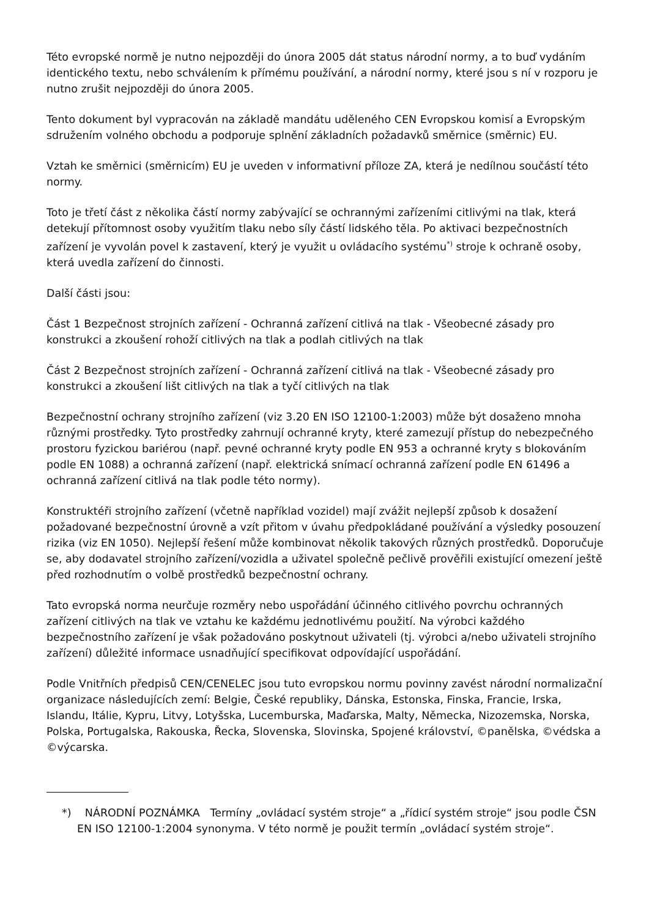Této evropské normě je nutno nejpozději do února 2005 dát status národní normy, a to buď vydáním identického textu, nebo schválením k přímému používání, a národní normy, které jsou s ní v rozporu je nutno zrušit nejpozději do února 2005.
Tento dokument byl vypracován na základě mandátu uděleného CEN Evropskou komisí a Evropským sdružením volného obchodu a podporuje splnění základních požadavků směrnice (směrnic) EU.
Vztah ke směrnici (směrnicím) EU je uveden v informativní příloze ZA, která je nedílnou součástí této normy.
Toto je třetí část z několika částí normy zabývající se ochrannými zařízeními citlivými na tlak, která detekují přítomnost osoby využitím tlaku nebo síly částí lidského těla. Po aktivaci bezpečnostních zařízení je vyvolán povel k zastavení, který je využit u ovládacího systému<sup>*)</sup> stroje k ochraně osoby, která uvedla zařízení do činnosti.
Další části jsou:
Část 1 Bezpečnost strojních zařízení - Ochranná zařízení citlivá na tlak - Všeobecné zásady pro konstrukci a zkoušení rohoží citlivých na tlak a podlah citlivých na tlak
Část 2 Bezpečnost strojních zařízení - Ochranná zařízení citlivá na tlak - Všeobecné zásady pro konstrukci a zkoušení lišt citlivých na tlak a tyčí citlivých na tlak
Bezpečnostní ochrany strojního zařízení (viz 3.20 EN ISO 12100-1:2003) může být dosaženo mnoha různými prostředky. Tyto prostředky zahrnují ochranné kryty, které zamezují přístup do nebezpečného prostoru fyzickou bariérou (např. pevné ochranné kryty podle EN 953 a ochranné kryty s blokováním podle EN 1088) a ochranná zařízení (např. elektrická snímací ochranná zařízení podle EN 61496 a ochranná zařízení citlivá na tlak podle této normy).
Konstruktéři strojního zařízení (včetně například vozidel) mají zvážit nejlepší způsob k dosažení požadované bezpečnostní úrovně a vzít přitom v úvahu předpokládané používání a výsledky posouzení rizika (viz EN 1050). Nejlepší řešení může kombinovat několik takových různých prostředků. Doporučuje se, aby dodavatel strojního zařízení/vozidla a uživatel společně pečlivě prověřili existující omezení ještě před rozhodnutím o volbě prostředků bezpečnostní ochrany.
Tato evropská norma neurčuje rozměry nebo uspořádání účinného citlivého povrchu ochranných zařízení citlivých na tlak ve vztahu ke každému jednotlivému použití. Na výrobci každého bezpečnostního zařízení je však požadováno poskytnout uživateli (tj. výrobci a/nebo uživateli strojního zařízení) důležité informace usnadňující specifikovat odpovídající uspořádání.
Podle Vnitřních předpisů CEN/CENELEC jsou tuto evropskou normu povinny zavést národní normalizační organizace následujících zemí: Belgie, České republiky, Dánska, Estonska, Finska, Francie, Irska, Islandu, Itálie, Kypru, Litvy, Lotyšska, Lucemburska, Maďarska, Malty, Německa, Nizozemska, Norska, Polska, Portugalska, Rakouska, Řecka, Slovenska, Slovinska, Spojené království, ©panělska, ©védska a ©výcarska.
*) NÁRODNÍ POZNÁMKA Termíny „ovládací systém stroje“ a „řídicí systém stroje“ jsou podle ČSN EN ISO 12100-1:2004 synonyma. V této normě je použit termín „ovládací systém stroje“.